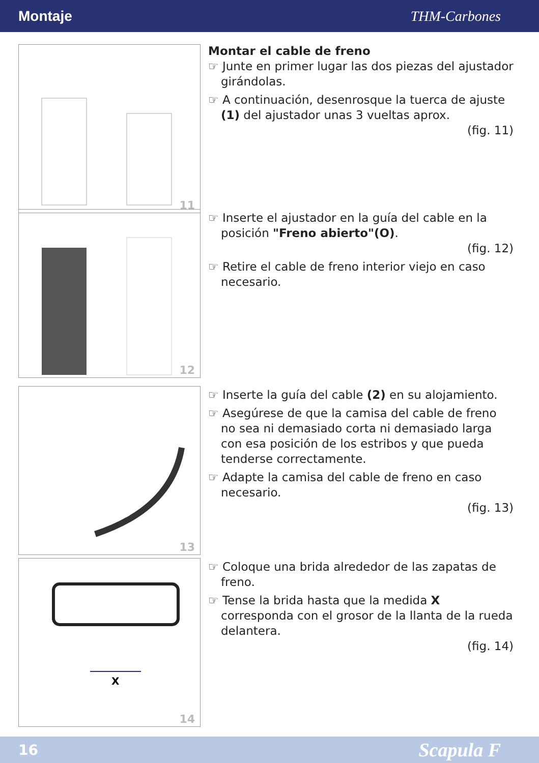Montaje THM-Carbones
11
Montar el cable de freno
☞ Junte en primer lugar las dos piezas del ajustador girándolas.
☞ A continuación, desenrosque la tuerca de ajuste (1) del ajustador unas 3 vueltas aprox.
(fig. 11)
12
☞ Inserte el ajustador en la guía del cable en la posición "Freno abierto"(O).
(fig. 12)
☞ Retire el cable de freno interior viejo en caso necesario.
13
☞ Inserte la guía del cable (2) en su alojamiento.
☞ Asegúrese de que la camisa del cable de freno no sea ni demasiado corta ni demasiado larga con esa posición de los estribos y que pueda tenderse correctamente.
☞ Adapte la camisa del cable de freno en caso necesario.
(fig. 13)
X
14
☞ Coloque una brida alrededor de las zapatas de freno.
☞ Tense la brida hasta que la medida X corresponda con el grosor de la llanta de la rueda delantera.
(fig. 14)
16 Scapula F